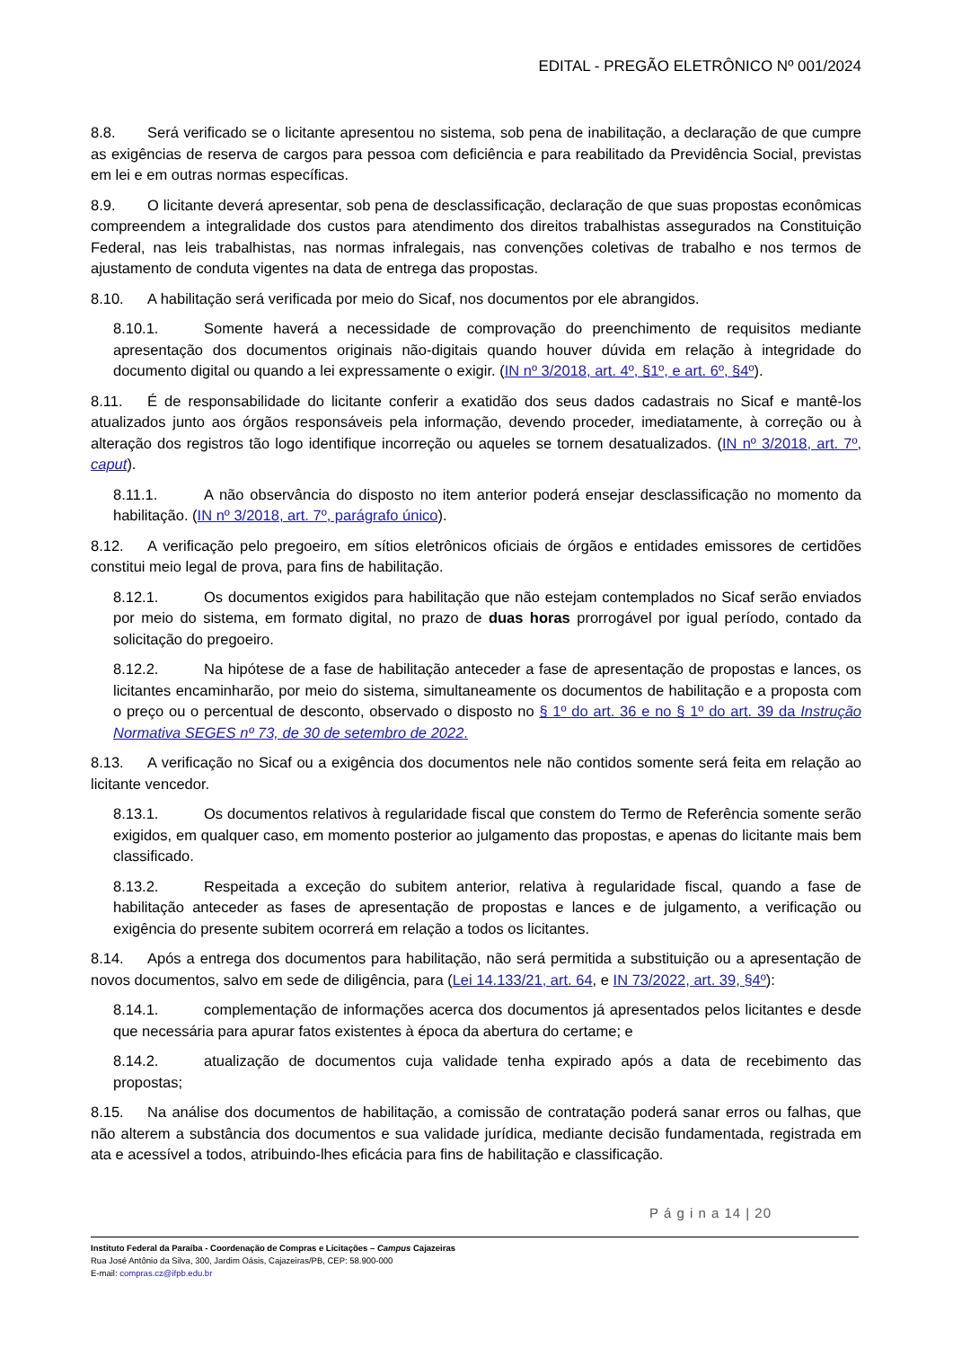EDITAL - PREGÃO ELETRÔNICO Nº 001/2024
8.8. Será verificado se o licitante apresentou no sistema, sob pena de inabilitação, a declaração de que cumpre as exigências de reserva de cargos para pessoa com deficiência e para reabilitado da Previdência Social, previstas em lei e em outras normas específicas.
8.9. O licitante deverá apresentar, sob pena de desclassificação, declaração de que suas propostas econômicas compreendem a integralidade dos custos para atendimento dos direitos trabalhistas assegurados na Constituição Federal, nas leis trabalhistas, nas normas infralegais, nas convenções coletivas de trabalho e nos termos de ajustamento de conduta vigentes na data de entrega das propostas.
8.10. A habilitação será verificada por meio do Sicaf, nos documentos por ele abrangidos.
8.10.1. Somente haverá a necessidade de comprovação do preenchimento de requisitos mediante apresentação dos documentos originais não-digitais quando houver dúvida em relação à integridade do documento digital ou quando a lei expressamente o exigir. (IN nº 3/2018, art. 4º, §1º, e art. 6º, §4º).
8.11. É de responsabilidade do licitante conferir a exatidão dos seus dados cadastrais no Sicaf e mantê-los atualizados junto aos órgãos responsáveis pela informação, devendo proceder, imediatamente, à correção ou à alteração dos registros tão logo identifique incorreção ou aqueles se tornem desatualizados. (IN nº 3/2018, art. 7º, caput).
8.11.1. A não observância do disposto no item anterior poderá ensejar desclassificação no momento da habilitação. (IN nº 3/2018, art. 7º, parágrafo único).
8.12. A verificação pelo pregoeiro, em sítios eletrônicos oficiais de órgãos e entidades emissores de certidões constitui meio legal de prova, para fins de habilitação.
8.12.1. Os documentos exigidos para habilitação que não estejam contemplados no Sicaf serão enviados por meio do sistema, em formato digital, no prazo de duas horas prorrogável por igual período, contado da solicitação do pregoeiro.
8.12.2. Na hipótese de a fase de habilitação anteceder a fase de apresentação de propostas e lances, os licitantes encaminharão, por meio do sistema, simultaneamente os documentos de habilitação e a proposta com o preço ou o percentual de desconto, observado o disposto no § 1º do art. 36 e no § 1º do art. 39 da Instrução Normativa SEGES nº 73, de 30 de setembro de 2022.
8.13. A verificação no Sicaf ou a exigência dos documentos nele não contidos somente será feita em relação ao licitante vencedor.
8.13.1. Os documentos relativos à regularidade fiscal que constem do Termo de Referência somente serão exigidos, em qualquer caso, em momento posterior ao julgamento das propostas, e apenas do licitante mais bem classificado.
8.13.2. Respeitada a exceção do subitem anterior, relativa à regularidade fiscal, quando a fase de habilitação anteceder as fases de apresentação de propostas e lances e de julgamento, a verificação ou exigência do presente subitem ocorrerá em relação a todos os licitantes.
8.14. Após a entrega dos documentos para habilitação, não será permitida a substituição ou a apresentação de novos documentos, salvo em sede de diligência, para (Lei 14.133/21, art. 64, e IN 73/2022, art. 39, §4º):
8.14.1. complementação de informações acerca dos documentos já apresentados pelos licitantes e desde que necessária para apurar fatos existentes à época da abertura do certame; e
8.14.2. atualização de documentos cuja validade tenha expirado após a data de recebimento das propostas;
8.15. Na análise dos documentos de habilitação, a comissão de contratação poderá sanar erros ou falhas, que não alterem a substância dos documentos e sua validade jurídica, mediante decisão fundamentada, registrada em ata e acessível a todos, atribuindo-lhes eficácia para fins de habilitação e classificação.
P á g i n a 14 | 20
Instituto Federal da Paraíba - Coordenação de Compras e Licitações – Campus Cajazeiras
Rua José Antônio da Silva, 300, Jardim Oásis, Cajazeiras/PB, CEP: 58.900-000
E-mail: compras.cz@ifpb.edu.br